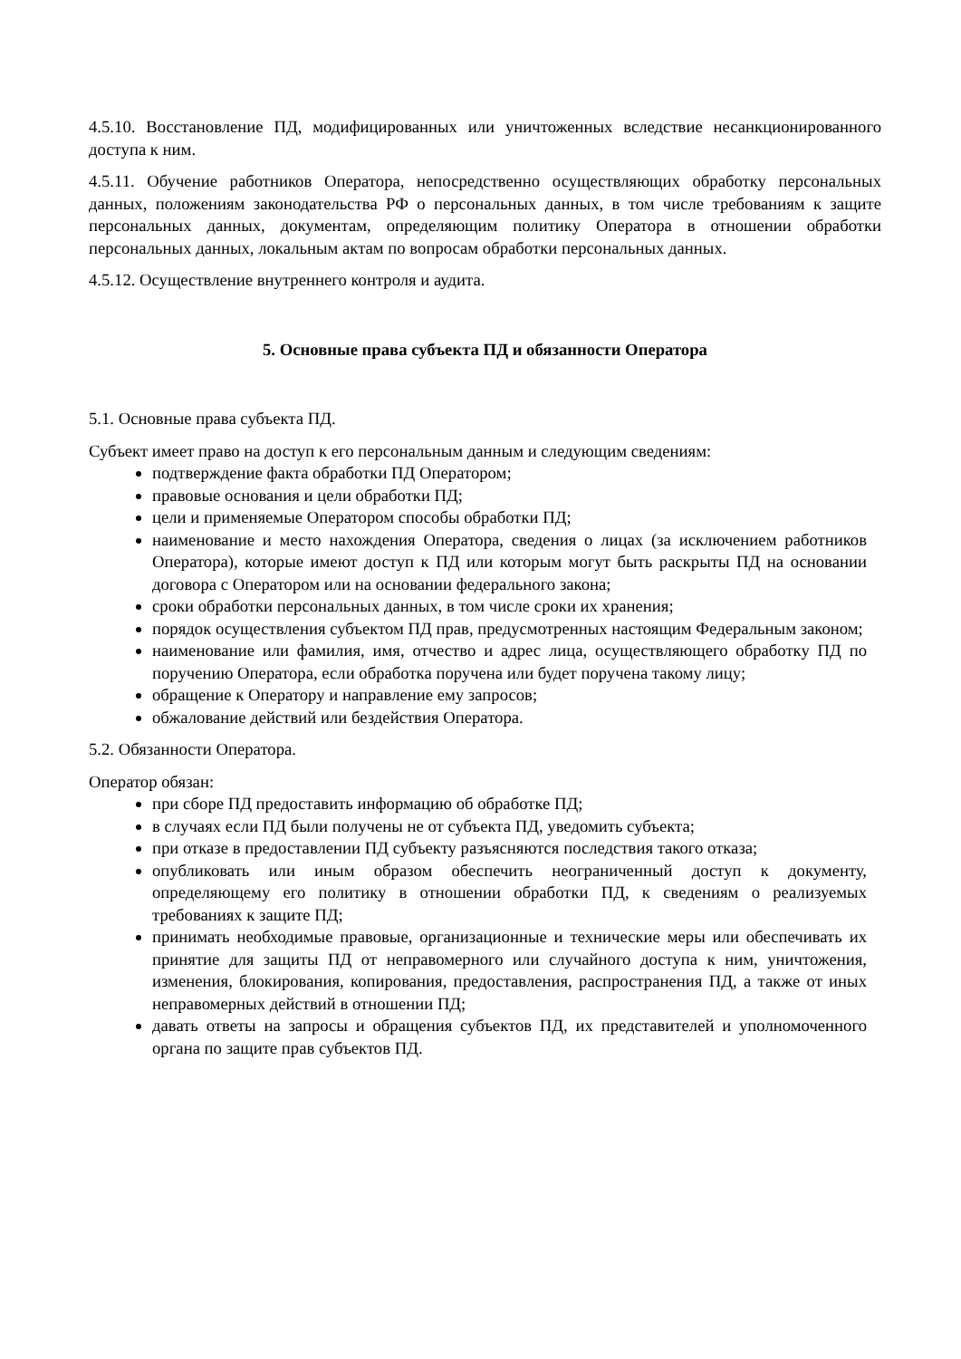4.5.10. Восстановление ПД, модифицированных или уничтоженных вследствие несанкционированного доступа к ним.
4.5.11. Обучение работников Оператора, непосредственно осуществляющих обработку персональных данных, положениям законодательства РФ о персональных данных, в том числе требованиям к защите персональных данных, документам, определяющим политику Оператора в отношении обработки персональных данных, локальным актам по вопросам обработки персональных данных.
4.5.12. Осуществление внутреннего контроля и аудита.
5. Основные права субъекта ПД и обязанности Оператора
5.1. Основные права субъекта ПД.
Субъект имеет право на доступ к его персональным данным и следующим сведениям:
подтверждение факта обработки ПД Оператором;
правовые основания и цели обработки ПД;
цели и применяемые Оператором способы обработки ПД;
наименование и место нахождения Оператора, сведения о лицах (за исключением работников Оператора), которые имеют доступ к ПД или которым могут быть раскрыты ПД на основании договора с Оператором или на основании федерального закона;
сроки обработки персональных данных, в том числе сроки их хранения;
порядок осуществления субъектом ПД прав, предусмотренных настоящим Федеральным законом;
наименование или фамилия, имя, отчество и адрес лица, осуществляющего обработку ПД по поручению Оператора, если обработка поручена или будет поручена такому лицу;
обращение к Оператору и направление ему запросов;
обжалование действий или бездействия Оператора.
5.2. Обязанности Оператора.
Оператор обязан:
при сборе ПД предоставить информацию об обработке ПД;
в случаях если ПД были получены не от субъекта ПД, уведомить субъекта;
при отказе в предоставлении ПД субъекту разъясняются последствия такого отказа;
опубликовать или иным образом обеспечить неограниченный доступ к документу, определяющему его политику в отношении обработки ПД, к сведениям о реализуемых требованиях к защите ПД;
принимать необходимые правовые, организационные и технические меры или обеспечивать их принятие для защиты ПД от неправомерного или случайного доступа к ним, уничтожения, изменения, блокирования, копирования, предоставления, распространения ПД, а также от иных неправомерных действий в отношении ПД;
давать ответы на запросы и обращения субъектов ПД, их представителей и уполномоченного органа по защите прав субъектов ПД.